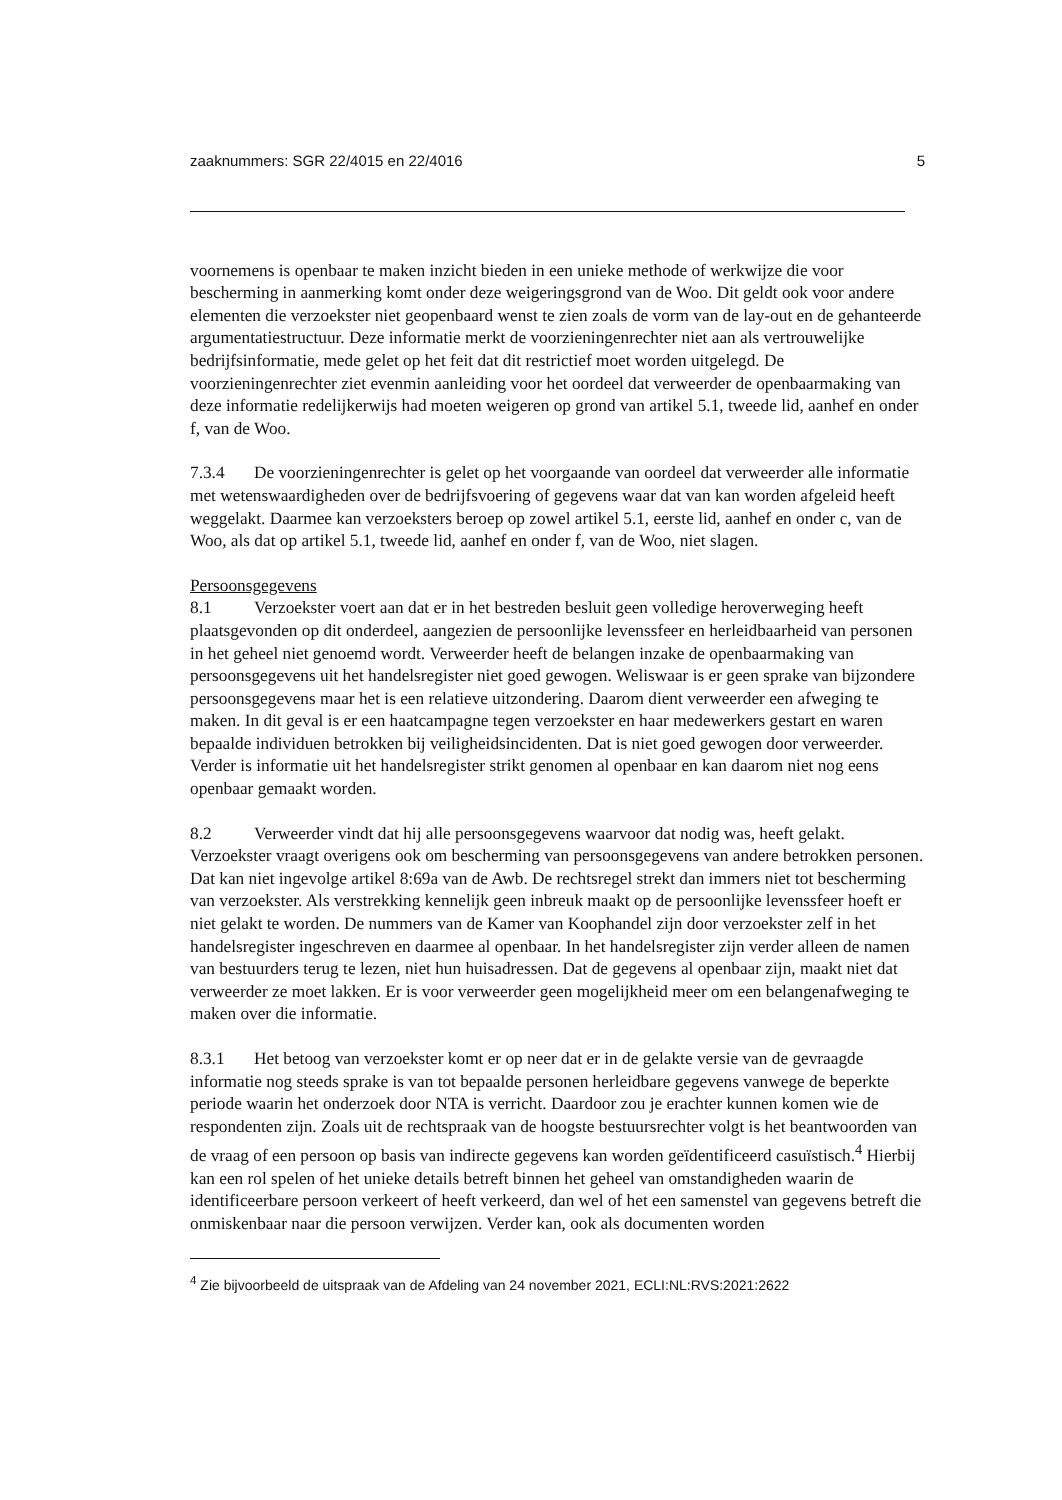zaaknummers: SGR 22/4015 en 22/4016 5
voornemens is openbaar te maken inzicht bieden in een unieke methode of werkwijze die voor bescherming in aanmerking komt onder deze weigeringsgrond van de Woo. Dit geldt ook voor andere elementen die verzoekster niet geopenbaard wenst te zien zoals de vorm van de lay-out en de gehanteerde argumentatiestructuur. Deze informatie merkt de voorzieningenrechter niet aan als vertrouwelijke bedrijfsinformatie, mede gelet op het feit dat dit restrictief moet worden uitgelegd. De voorzieningenrechter ziet evenmin aanleiding voor het oordeel dat verweerder de openbaarmaking van deze informatie redelijkerwijs had moeten weigeren op grond van artikel 5.1, tweede lid, aanhef en onder f, van de Woo.
7.3.4 De voorzieningenrechter is gelet op het voorgaande van oordeel dat verweerder alle informatie met wetenswaardigheden over de bedrijfsvoering of gegevens waar dat van kan worden afgeleid heeft weggelakt. Daarmee kan verzoeksters beroep op zowel artikel 5.1, eerste lid, aanhef en onder c, van de Woo, als dat op artikel 5.1, tweede lid, aanhef en onder f, van de Woo, niet slagen.
Persoonsgegevens
8.1 Verzoekster voert aan dat er in het bestreden besluit geen volledige heroverweging heeft plaatsgevonden op dit onderdeel, aangezien de persoonlijke levenssfeer en herleidbaarheid van personen in het geheel niet genoemd wordt. Verweerder heeft de belangen inzake de openbaarmaking van persoonsgegevens uit het handelsregister niet goed gewogen. Weliswaar is er geen sprake van bijzondere persoonsgegevens maar het is een relatieve uitzondering. Daarom dient verweerder een afweging te maken. In dit geval is er een haatcampagne tegen verzoekster en haar medewerkers gestart en waren bepaalde individuen betrokken bij veiligheidsincidenten. Dat is niet goed gewogen door verweerder. Verder is informatie uit het handelsregister strikt genomen al openbaar en kan daarom niet nog eens openbaar gemaakt worden.
8.2 Verweerder vindt dat hij alle persoonsgegevens waarvoor dat nodig was, heeft gelakt. Verzoekster vraagt overigens ook om bescherming van persoonsgegevens van andere betrokken personen. Dat kan niet ingevolge artikel 8:69a van de Awb. De rechtsregel strekt dan immers niet tot bescherming van verzoekster. Als verstrekking kennelijk geen inbreuk maakt op de persoonlijke levenssfeer hoeft er niet gelakt te worden. De nummers van de Kamer van Koophandel zijn door verzoekster zelf in het handelsregister ingeschreven en daarmee al openbaar. In het handelsregister zijn verder alleen de namen van bestuurders terug te lezen, niet hun huisadressen. Dat de gegevens al openbaar zijn, maakt niet dat verweerder ze moet lakken. Er is voor verweerder geen mogelijkheid meer om een belangenafweging te maken over die informatie.
8.3.1 Het betoog van verzoekster komt er op neer dat er in de gelakte versie van de gevraagde informatie nog steeds sprake is van tot bepaalde personen herleidbare gegevens vanwege de beperkte periode waarin het onderzoek door NTA is verricht. Daardoor zou je erachter kunnen komen wie de respondenten zijn. Zoals uit de rechtspraak van de hoogste bestuursrechter volgt is het beantwoorden van de vraag of een persoon op basis van indirecte gegevens kan worden geïdentificeerd casuïstisch.<sup>4</sup> Hierbij kan een rol spelen of het unieke details betreft binnen het geheel van omstandigheden waarin de identificeerbare persoon verkeert of heeft verkeerd, dan wel of het een samenstel van gegevens betreft die onmiskenbaar naar die persoon verwijzen. Verder kan, ook als documenten worden
<sup>4</sup> Zie bijvoorbeeld de uitspraak van de Afdeling van 24 november 2021, ECLI:NL:RVS:2021:2622